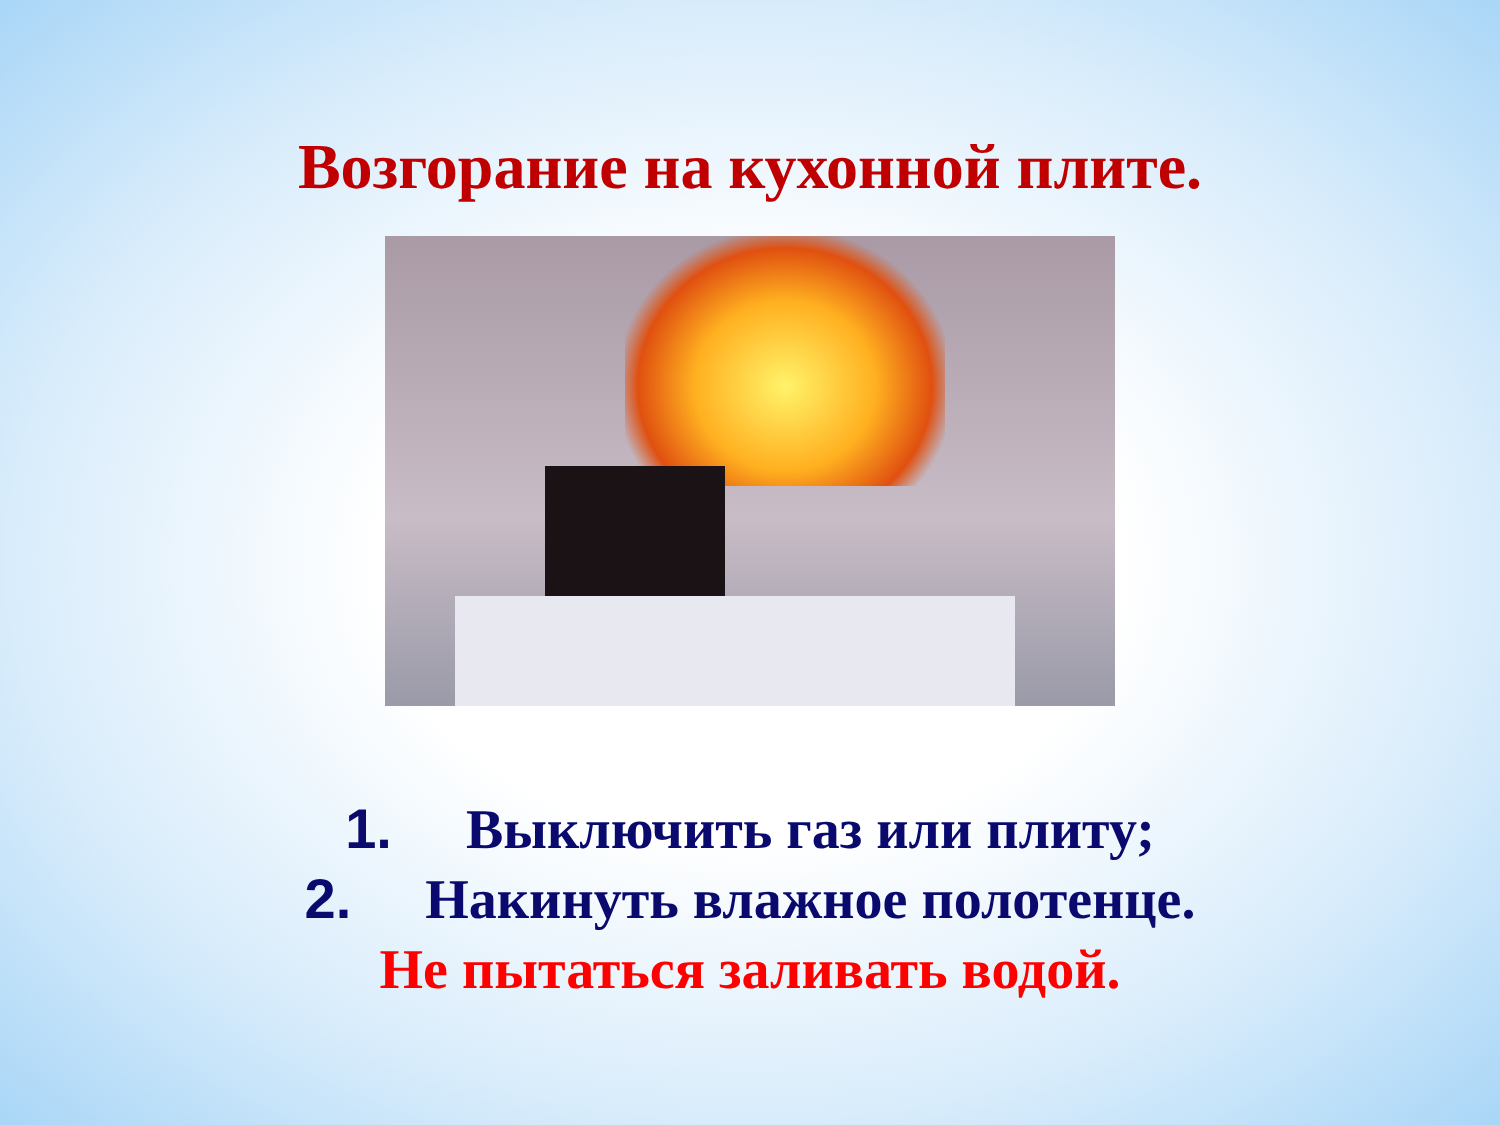Возгорание на кухонной плите.
1. Выключить газ или плиту;
2. Накинуть влажное полотенце.
Не пытаться заливать водой.